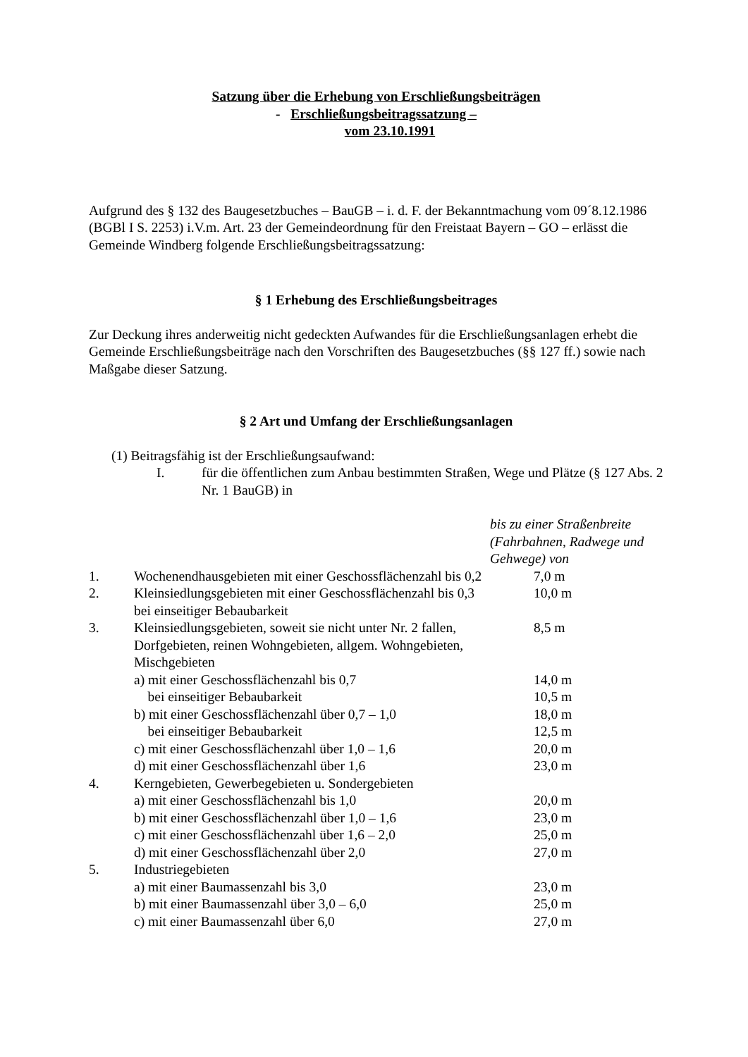Satzung über die Erhebung von Erschließungsbeiträgen
- Erschließungsbeitragssatzung –
vom 23.10.1991
Aufgrund des § 132 des Baugesetzbuches – BauGB – i. d. F. der Bekanntmachung vom 09´8.12.1986 (BGBl I S. 2253) i.V.m. Art. 23 der Gemeindeordnung für den Freistaat Bayern – GO – erlässt die Gemeinde Windberg folgende Erschließungsbeitragssatzung:
§ 1 Erhebung des Erschließungsbeitrages
Zur Deckung ihres anderweitig nicht gedeckten Aufwandes für die Erschließungsanlagen erhebt die Gemeinde Erschließungsbeiträge nach den Vorschriften des Baugesetzbuches (§§ 127 ff.) sowie nach Maßgabe dieser Satzung.
§ 2 Art und Umfang der Erschließungsanlagen
(1) Beitragsfähig ist der Erschließungsaufwand:
| I. | für die öffentlichen zum Anbau bestimmten Straßen, Wege und Plätze (§ 127 Abs. 2 Nr. 1 BauGB) in |
| | | bis zu einer Straßenbreite (Fahrbahnen, Radwege und Gehwege) von |
| 1. | Wochenendhausgebieten mit einer Geschossflächenzahl bis 0,2 | 7,0 m |
| 2. | Kleinsiedlungsgebieten mit einer Geschossflächenzahl bis 0,3 bei einseitiger Bebaubarkeit | 10,0 m |
| 3. | Kleinsiedlungsgebieten, soweit sie nicht unter Nr. 2 fallen, Dorfgebieten, reinen Wohngebieten, allgem. Wohngebieten, Mischgebieten | 8,5 m |
| | a) mit einer Geschossflächenzahl bis 0,7 | 14,0 m |
| | bei einseitiger Bebaubarkeit | 10,5 m |
| | b) mit einer Geschossflächenzahl über 0,7 – 1,0 | 18,0 m |
| | bei einseitiger Bebaubarkeit | 12,5 m |
| | c) mit einer Geschossflächenzahl über 1,0 – 1,6 | 20,0 m |
| | d) mit einer Geschossflächenzahl über 1,6 | 23,0 m |
| 4. | Kerngebieten, Gewerbegebieten u. Sondergebieten | |
| | a) mit einer Geschossflächenzahl bis 1,0 | 20,0 m |
| | b) mit einer Geschossflächenzahl über 1,0 – 1,6 | 23,0 m |
| | c) mit einer Geschossflächenzahl über 1,6 – 2,0 | 25,0 m |
| | d) mit einer Geschossflächenzahl über 2,0 | 27,0 m |
| 5. | Industriegebieten | |
| | a) mit einer Baumassenzahl bis 3,0 | 23,0 m |
| | b) mit einer Baumassenzahl über 3,0 – 6,0 | 25,0 m |
| | c) mit einer Baumassenzahl über 6,0 | 27,0 m |